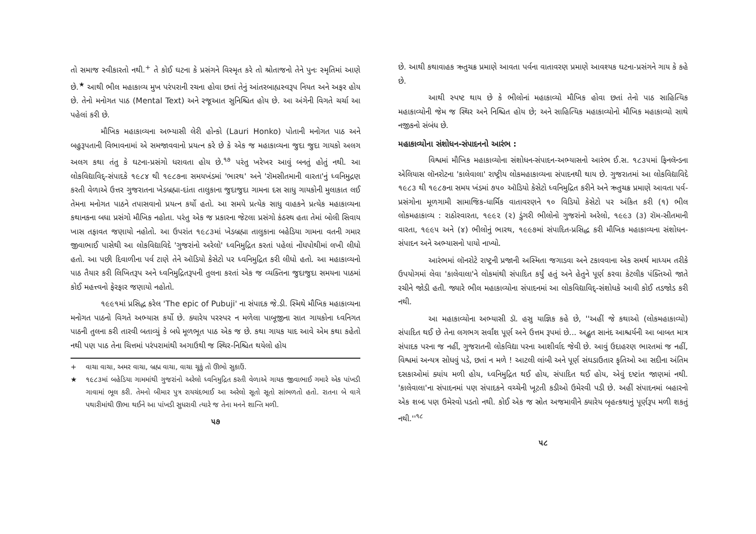તો સમાજ સ્વીકારતો નથી.<sup>+</sup> તે કોઈ ઘટના કે પ્રસંગને વિસ્મૃત કરે તો શ્રોતાજનો તેને પુનઃ સ્મૃતિમાં આણે છે.<sup>★</sup> આથી ભીલ મહાકાવ્ય મુખ પરંપરાની રચના હોવા છતાં તેનું આંતરબાહ્યસ્વરૂપ નિયત અને અફર હોય છે. તેનો મનોગત પાઠ (Mental Text) અને રજૂઆત સુનિશ્ચિત હોય છે. આ અંગેની વિગતે ચર્ચા આ પહેલાં કરી છે.
મૌખિક મહાકાવ્યના અભ્યાસી લેરી હોન્કો (Lauri Honko) પોતાની મનોગત પાઠ અને બહુરૂપતાની વિભાવનામાં એ સમજાવવાનો પ્રયત્ન કરે છે કે એક જ મહાકાવ્યના જુદા જુદા ગાયકો અલગ અલગ કથા તંતુ કે ઘટના-પ્રસંગો ધરાવતા હોય છે.<sup>૧૭</sup> પરંતુ ખરેખર આવું બનતું હોતું નથી. આ લોકવિદ્યાવિદ્-સંપાદકે ૧૯૮૪ થી ૧૯૮૭ના સમયખંડમાં 'ભારથ' અને 'રૉમસીતમાની વારતા'નું ધ્વનિમુદ્રણ કરતી વેળાએ ઉત્તર ગુજરાતના ખેડબ્રહ્મા-દાંતા તાલુકાના જુદાજુદા ગામના દસ સાધુ ગાયકોની મુલાકાત લઈ તેમના મનોગત પાઠને તપાસવાનો પ્રયત્ન કર્યો હતો. આ સમયે પ્રત્યેક સાધુ વાહકને પ્રત્યેક મહાકાવ્યના કથાનકના બધા પ્રસંગો મૌખિક નહોતા. પરંતુ એક જ પ્રકારના જેટલા પ્રસંગો કંઠસ્થ હતા તેમાં બોલી સિવાય ખાસ તફાવત જણાયો નહોતો. આ ઉપરાંત ૧૯૮૩માં ખેડબ્રહ્મા તાલુકાના બહેડિયા ગામના વતની ગમાર જીવાભાઈ પાસેથી આ લોકવિદ્યાવિદે 'ગુજરાંનો અરેલો' ધ્વનિમુદ્રિત કરતાં પહેલાં નોંધપોથીમાં લખી લીધો હતો. આ પછી દિવાળીના પર્વ ટાણે તેને ઑડિયો કેસેટો પર ધ્વનિમુદ્રિત કરી લીધો હતો. આ મહાકાવ્યનો પાઠ તૈયાર કરી લિખિતરૂપ અને ધ્વનિમુદ્રિતરૂપની તુલના કરતાં એક જ વ્યક્તિના જુદાજુદા સમયના પાઠમાં કોઈ મહત્ત્વનો ફેરફાર જણાયો નહોતો.
૧૯૯૧માં પ્રસિદ્ધ કરેલ 'The epic of Pubuji' ના સંપાદક જે.ડી. સ્મિથે મૌખિક મહાકાવ્યના મનોગત પાઠનો વિગતે અભ્યાસ કર્યો છે. ક્યારેય પરસ્પર ન મળેલા પાબૂજીના સાત ગાયકોના ધ્વનિગત પાઠની તુલના કરી તારવી બતાવ્યું કે બધે મૂળભૂત પાઠ એક જ છે. કથા ગાયક યાદ આવે એમ કથા કહેતો નથી પણ પાઠ તેના ચિત્તમાં પરંપરામાંથી અગાઉથી જ સ્થિર-નિશ્ચિત થયેલો હોય
+ વાચા વાચા, અમર વાચા, બ્રહ્મ વાચા, વાચા ચૂકું તો ઊભો સુકાઉં.
★ ૧૯૮૩માં બહેડિયા ગામમાંથી ગુજરાંનો અરેલો ધ્વનિમુદ્રિત કરતી વેળાએ ગાયક જીવાભાઈ ગમારે એક પાંખડી ગાવામાં ભૂલ કરી. તેમનો બીમાર પુત્ર રાયચંદભાઈ આ અરેલો સૂતો સૂતો સાંભળતો હતો. રાતના બે વાગે પથારીમાંથી ઊભા થઈને આ પાંખડી સુધરાવી ત્યારે જ તેના મનને શાન્તિ મળી.
૫૭
છે. આથી કથાવાહક ઋતુચક્ર પ્રમાણે આવતા પર્વના વાતાવરણ પ્રમાણે આવશ્યક ઘટના-પ્રસંગને ગાય કે કહે છે.
આથી સ્પષ્ટ થાય છે કે ભીલોનાં મહાકાવ્યો મૌખિક હોવા છતાં તેનો પાઠ સાહિત્યિક મહાકાવ્યોની જેમ જ સ્થિર અને નિશ્ચિત હોય છે; અને સાહિત્યિક મહાકાવ્યોનો મૌખિક મહાકાવ્યો સાથે નજીકનો સંબંધ છે.
મહાકાવ્યોના સંશોધન-સંપાદનનો આરંભ :
વિશ્વમાં મૌખિક મહાકાવ્યોના સંશોધન-સંપાદન-અભ્યાસનો આરંભ ઈ.સ. ૧૮૩૫માં ફિનલૅન્ડના એલિયાસ લૉનરોટના 'કાલેવાલા' રાષ્ટ્રીય લોકમહાકાવ્યના સંપાદનથી થાય છે. ગુજરાતમાં આ લોકવિદ્યાવિદે ૧૯૮૩ થી ૧૯૮૭ના સમય ખંડમાં ૭૫૦ ઑડિયો કેસેટો ધ્વનિમુદ્રિત કરીને અને ઋતુચક્ર પ્રમાણે આવતા પર્વ-પ્રસંગોના મૂળગામી સામાજિક-ધાર્મિક વાતાવરણને ૧૦ વિડિયો કેસેટો પર અંકિત કરી (૧) ભીલ લોકમહાકાવ્ય : રાઠોરવારતા, ૧૯૯૨ (૨) ડુંગરી ભીલોનો ગુજરાંનો અરેલો, ૧૯૯૩ (૩) રૉમ-સીતમાની વારતા, ૧૯૯૫ અને (૪) ભીલોનું ભારથ, ૧૯૯૭માં સંપાદિત-પ્રસિદ્ધ કરી મૌખિક મહાકાવ્યના સંશોધન-સંપાદન અને અભ્યાસનો પાયો નાખ્યો.
આરંભમાં લૉનરોટે રાષ્ટ્રની પ્રજાની અસ્મિતા જગાડવા અને ટકાવવાના એક સમર્થ માધ્યમ તરીકે ઉપયોગમાં લેવા 'કાલેવાલા'ને લોકમાંથી સંપાદિત કર્યું હતું અને હેતુને પૂર્ણ કરવા કેટલીક પંક્તિઓ જાતે રચીને જોડી હતી. જ્યારે ભીલ મહાકાવ્યોના સંપાદનમાં આ લોકવિદ્યાવિદ્-સંશોધકે આવી કોઈ તડજોડ કરી નથી.
આ મહાકાવ્યોના અભ્યાસી ડૉ. હસુ યાજ્ઞિક કહે છે, ''અહીં જે કથાઓ (લોકમહાકાવ્યો) સંપાદિત થઈ છે તેના લગભગ સર્વાંશ પૂર્ણ અને ઉત્તમ રૂપમાં છે... અદ્ભુત સાનંદ આશ્ચર્યની આ બાબત માત્ર સંપાદક પરના જ નહીં, ગુજરાતની લોકવિદ્યા પરના આશીર્વાદ જેવી છે. આવું ઉદાહરણ ભારતમાં જ નહીં, વિશ્વમાં અન્યત્ર સોધવું પડે, છતાં ન મળે ! આટલી લાંબી અને પૂર્ણ સંઘડાઉતાર કૃતિઓ આ સદીના અંતિમ દસકાઓમાં ક્યાંય મળી હોય, ધ્વનિમુદ્રિત થઈ હોય, સંપાદિત થઈ હોય, એવું દષ્ટાંત જાણમાં નથી. 'કાલેવાલા'ના સંપાદનમાં પણ સંપાદકને વચ્ચેની ખૂટતી કડીઓ ઉમેરવી પડી છે. અહીં સંપાદનમાં બહારનો એક શબ્દ પણ ઉમેરવો પડતો નથી. કોઈ એક જ સ્રોત અજમાવીને ક્યારેય બૃહત્કથાનું પૂર્ણરૂપ મળી શકતું નથી.''<sup>૧૮</sup>
૫૮